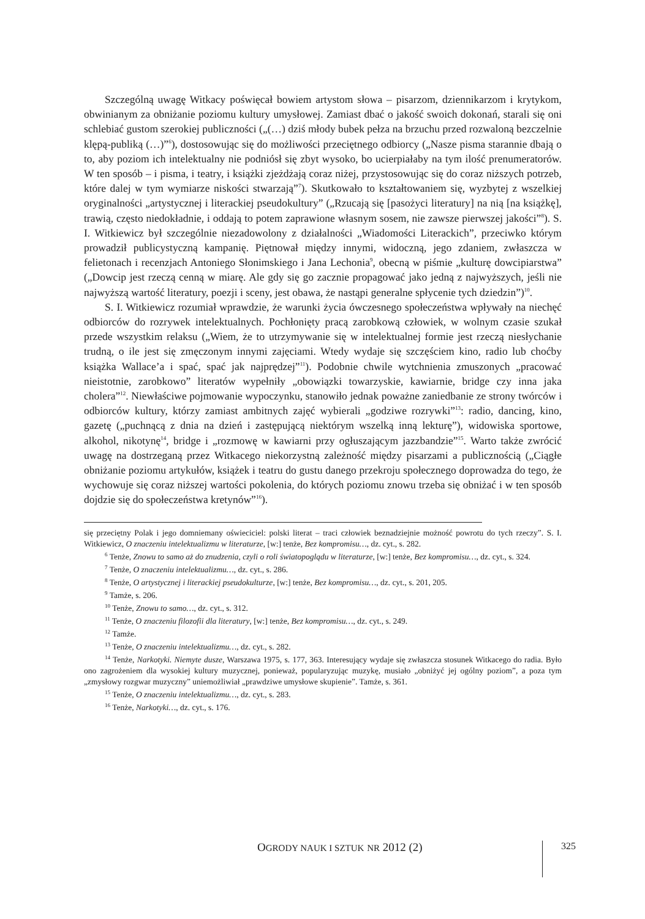Szczególną uwagę Witkacy poświęcał bowiem artystom słowa – pisarzom, dziennikarzom i krytykom, obwinianym za obniżanie poziomu kultury umysłowej. Zamiast dbać o jakość swoich dokonań, starali się oni schlebiać gustom szerokiej publiczności („(…) dziś młody bubek pełza na brzuchu przed rozwaloną bezczelnie klępą-publiką (…)”<sup>6</sup>), dostosowując się do możliwości przeciętnego odbiorcy („Nasze pisma starannie dbają o to, aby poziom ich intelektualny nie podniósł się zbyt wysoko, bo ucierpiałaby na tym ilość prenumeratorów. W ten sposób – i pisma, i teatry, i książki zjeżdżają coraz niżej, przystosowując się do coraz niższych potrzeb, które dalej w tym wymiarze niskości stwarzają”<sup>7</sup>). Skutkowało to kształtowaniem się, wyzbytej z wszelkiej oryginalności „artystycznej i literackiej pseudokultury” („Rzucają się [pasożyci literatury] na nią [na książkę], trawią, często niedokładnie, i oddają to potem zaprawione własnym sosem, nie zawsze pierwszej jakości”<sup>8</sup>). S. I. Witkiewicz był szczególnie niezadowolony z działalności „Wiadomości Literackich”, przeciwko którym prowadził publicystyczną kampanię. Piętnował między innymi, widoczną, jego zdaniem, zwłaszcza w felietonach i recenzjach Antoniego Słonimskiego i Jana Lechonia<sup>9</sup>, obecną w piśmie „kulturę dowcipiarstwa” („Dowcip jest rzeczą cenną w miarę. Ale gdy się go zacznie propagować jako jedną z najwyższych, jeśli nie najwyższą wartość literatury, poezji i sceny, jest obawa, że nastąpi generalne spłycenie tych dziedzin”)<sup>10</sup>.
S. I. Witkiewicz rozumiał wprawdzie, że warunki życia ówczesnego społeczeństwa wpływały na niechęć odbiorców do rozrywek intelektualnych. Pochłonięty pracą zarobkową człowiek, w wolnym czasie szukał przede wszystkim relaksu („Wiem, że to utrzymywanie się w intelektualnej formie jest rzeczą niesłychanie trudną, o ile jest się zmęczonym innymi zajęciami. Wtedy wydaje się szczęściem kino, radio lub choćby książka Wallace’a i spać, spać jak najprędzej”<sup>11</sup>). Podobnie chwile wytchnienia zmuszonych „pracować nieistotnie, zarobkowo” literatów wypełniły „obowiązki towarzyskie, kawiarnie, bridge czy inna jaka cholera”<sup>12</sup>. Niewłaściwe pojmowanie wypoczynku, stanowiło jednak poważne zaniedbanie ze strony twórców i odbiorców kultury, którzy zamiast ambitnych zajęć wybierali „godziwe rozrywki”<sup>13</sup>: radio, dancing, kino, gazetę („puchnącą z dnia na dzień i zastępującą niektórym wszelką inną lekturę”), widowiska sportowe, alkohol, nikotynę<sup>14</sup>, bridge i „rozmowę w kawiarni przy ogłuszającym jazzbandzie”<sup>15</sup>. Warto także zwrócić uwagę na dostrzeganą przez Witkacego niekorzystną zależność między pisarzami a publicznością („Ciągłe obniżanie poziomu artykułów, książek i teatru do gustu danego przekroju społecznego doprowadza do tego, że wychowuje się coraz niższej wartości pokolenia, do których poziomu znowu trzeba się obniżać i w ten sposób dojdzie się do społeczeństwa kretynów”<sup>16</sup>).
się przeciętny Polak i jego domniemany oświeciciel: polski literat – traci człowiek beznadziejnie możność powrotu do tych rzeczy”. S. I. Witkiewicz, O znaczeniu intelektualizmu w literaturze, [w:] tenże, Bez kompromisu…, dz. cyt., s. 282.
<sup>6</sup> Tenże, Znowu to samo aż do znudzenia, czyli o roli światopoglądu w literaturze, [w:] tenże, Bez kompromisu…, dz. cyt., s. 324.
<sup>7</sup> Tenże, O znaczeniu intelektualizmu…, dz. cyt., s. 286.
<sup>8</sup> Tenże, O artystycznej i literackiej pseudokulturze, [w:] tenże, Bez kompromisu…, dz. cyt., s. 201, 205.
<sup>9</sup> Tamże, s. 206.
<sup>10</sup> Tenże, Znowu to samo…, dz. cyt., s. 312.
<sup>11</sup> Tenże, O znaczeniu filozofii dla literatury, [w:] tenże, Bez kompromisu…, dz. cyt., s. 249.
<sup>12</sup> Tamże.
<sup>13</sup> Tenże, O znaczeniu intelektualizmu…, dz. cyt., s. 282.
<sup>14</sup> Tenże, Narkotyki. Niemyte dusze, Warszawa 1975, s. 177, 363. Interesujący wydaje się zwłaszcza stosunek Witkacego do radia. Było ono zagrożeniem dla wysokiej kultury muzycznej, ponieważ, popularyzując muzykę, musiało „obniżyć jej ogólny poziom”, a poza tym „zmysłowy rozgwar muzyczny” uniemożliwiał „prawdziwe umysłowe skupienie”. Tamże, s. 361.
<sup>15</sup> Tenże, O znaczeniu intelektualizmu…, dz. cyt., s. 283.
<sup>16</sup> Tenże, Narkotyki…, dz. cyt., s. 176.
OGRODY NAUK I SZTUK NR 2012 (2) 325